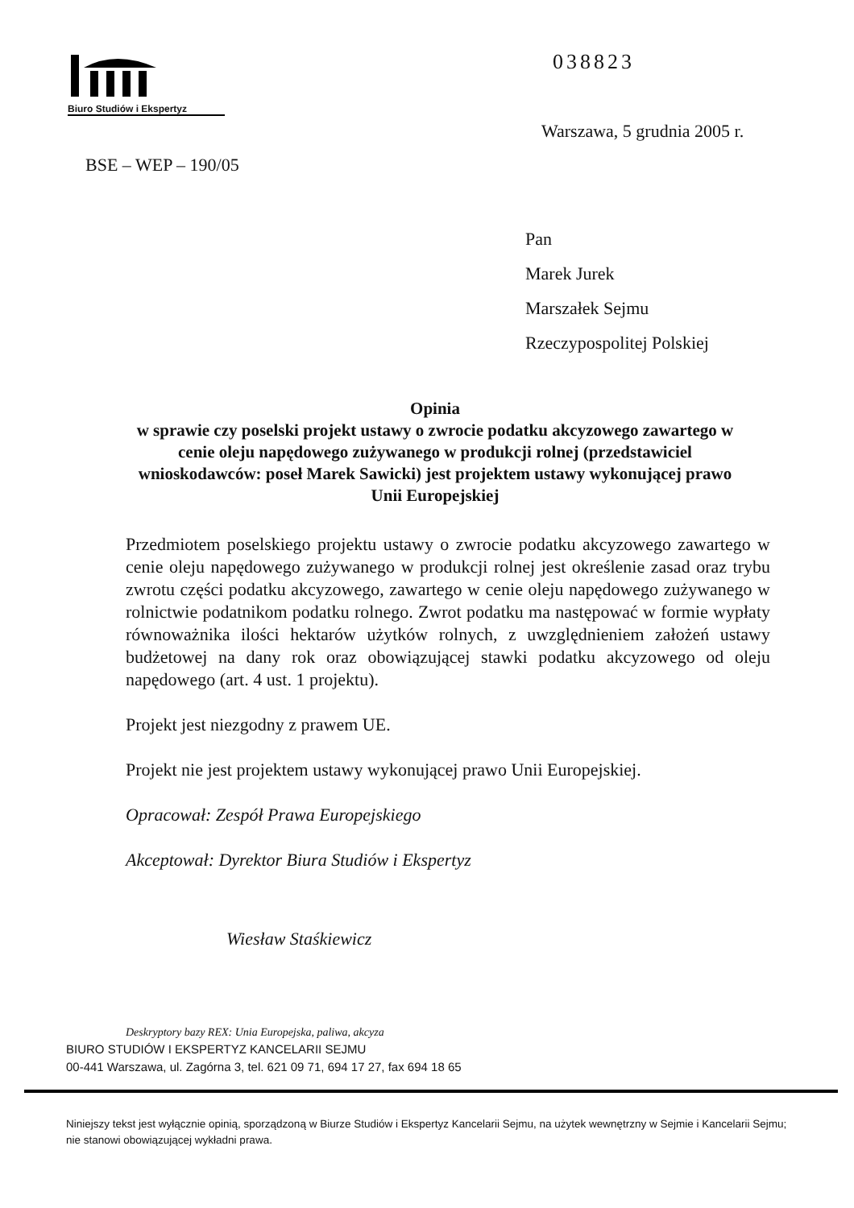Biuro Studiów i Ekspertyz 038823
Warszawa, 5 grudnia 2005 r.
BSE – WEP – 190/05
Pan
Marek Jurek
Marszałek Sejmu
Rzeczypospolitej Polskiej
Opinia
w sprawie czy poselski projekt ustawy o zwrocie podatku akcyzowego zawartego w cenie oleju napędowego zużywanego w produkcji rolnej (przedstawiciel wnioskodawców: poseł Marek Sawicki) jest projektem ustawy wykonującej prawo Unii Europejskiej
Przedmiotem poselskiego projektu ustawy o zwrocie podatku akcyzowego zawartego w cenie oleju napędowego zużywanego w produkcji rolnej jest określenie zasad oraz trybu zwrotu części podatku akcyzowego, zawartego w cenie oleju napędowego zużywanego w rolnictwie podatnikom podatku rolnego. Zwrot podatku ma następować w formie wypłaty równoważnika ilości hektarów użytków rolnych, z uwzględnieniem założeń ustawy budżetowej na dany rok oraz obowiązującej stawki podatku akcyzowego od oleju napędowego (art. 4 ust. 1 projektu).
Projekt jest niezgodny z prawem UE.
Projekt nie jest projektem ustawy wykonującej prawo Unii Europejskiej.
Opracował: Zespół Prawa Europejskiego
Akceptował: Dyrektor Biura Studiów i Ekspertyz
Wiesław Staśkiewicz
Deskryptory bazy REX: Unia Europejska, paliwa, akcyza
BIURO STUDIÓW I EKSPERTYZ KANCELARII SEJMU
00-441 Warszawa, ul. Zagórna 3, tel. 621 09 71, 694 17 27, fax 694 18 65
Niniejszy tekst jest wyłącznie opinią, sporządzoną w Biurze Studiów i Ekspertyz Kancelarii Sejmu, na użytek wewnętrzny w Sejmie i Kancelarii Sejmu; nie stanowi obowiązującej wykładni prawa.